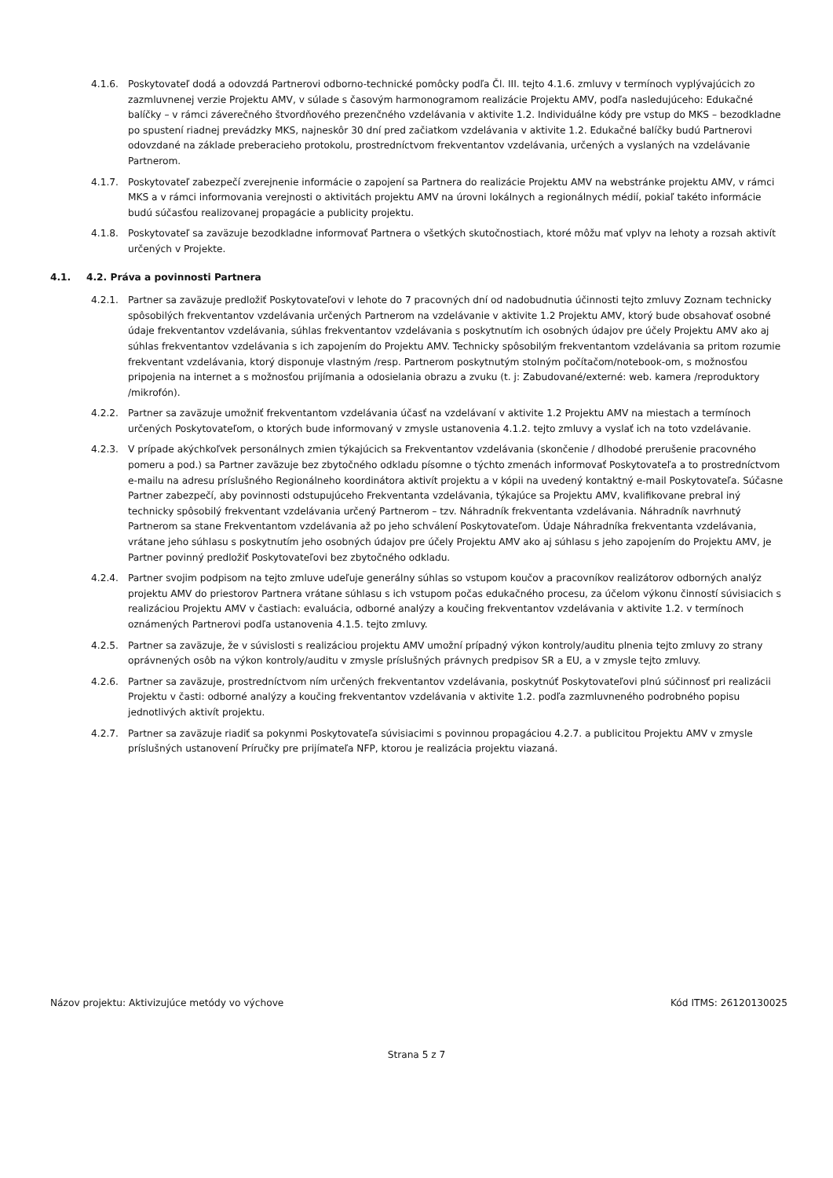4.1.6. Poskytovateľ dodá a odovzdá Partnerovi odborno-technické pomôcky podľa Čl. III. tejto 4.1.6. zmluvy v termínoch vyplývajúcich zo zazmluvnenej verzie Projektu AMV, v súlade s časovým harmonogramom realizácie Projektu AMV, podľa nasledujúceho: Edukačné balíčky – v rámci záverečného štvordňového prezenčného vzdelávania v aktivite 1.2. Individuálne kódy pre vstup do MKS – bezodkladne po spustení riadnej prevádzky MKS, najneskôr 30 dní pred začiatkom vzdelávania v aktivite 1.2. Edukačné balíčky budú Partnerovi odovzdané na základe preberacieho protokolu, prostredníctvom frekventantov vzdelávania, určených a vyslaných na vzdelávanie Partnerom.
4.1.7. Poskytovateľ zabezpečí zverejnenie informácie o zapojení sa Partnera do realizácie Projektu AMV na webstránke projektu AMV, v rámci MKS a v rámci informovania verejnosti o aktivitách projektu AMV na úrovni lokálnych a regionálnych médií, pokiaľ takéto informácie budú súčasťou realizovanej propagácie a publicity projektu.
4.1.8. Poskytovateľ sa zaväzuje bezodkladne informovať Partnera o všetkých skutočnostiach, ktoré môžu mať vplyv na lehoty a rozsah aktivít určených v Projekte.
4.1. 4.2. Práva a povinnosti Partnera
4.2.1. Partner sa zaväzuje predložiť Poskytovateľovi v lehote do 7 pracovných dní od nadobudnutia účinnosti tejto zmluvy Zoznam technicky spôsobilých frekventantov vzdelávania určených Partnerom na vzdelávanie v aktivite 1.2 Projektu AMV, ktorý bude obsahovať osobné údaje frekventantov vzdelávania, súhlas frekventantov vzdelávania s poskytnutím ich osobných údajov pre účely Projektu AMV ako aj súhlas frekventantov vzdelávania s ich zapojením do Projektu AMV. Technicky spôsobilým frekventantom vzdelávania sa pritom rozumie frekventant vzdelávania, ktorý disponuje vlastným /resp. Partnerom poskytnutým stolným počítačom/notebook-om, s možnosťou pripojenia na internet a s možnosťou prijímania a odosielania obrazu a zvuku (t. j: Zabudované/externé: web. kamera /reproduktory /mikrofón).
4.2.2. Partner sa zaväzuje umožniť frekventantom vzdelávania účasť na vzdelávaní v aktivite 1.2 Projektu AMV na miestach a termínoch určených Poskytovateľom, o ktorých bude informovaný v zmysle ustanovenia 4.1.2. tejto zmluvy a vyslať ich na toto vzdelávanie.
4.2.3. V prípade akýchkoľvek personálnych zmien týkajúcich sa Frekventantov vzdelávania (skončenie / dlhodobé prerušenie pracovného pomeru a pod.) sa Partner zaväzuje bez zbytočného odkladu písomne o týchto zmenách informovať Poskytovateľa a to prostredníctvom e-mailu na adresu príslušného Regionálneho koordinátora aktivít projektu a v kópii na uvedený kontaktný e-mail Poskytovateľa. Súčasne Partner zabezpečí, aby povinnosti odstupujúceho Frekventanta vzdelávania, týkajúce sa Projektu AMV, kvalifikovane prebral iný technicky spôsobilý frekventant vzdelávania určený Partnerom – tzv. Náhradník frekventanta vzdelávania. Náhradník navrhnutý Partnerom sa stane Frekventantom vzdelávania až po jeho schválení Poskytovateľom. Údaje Náhradníka frekventanta vzdelávania, vrátane jeho súhlasu s poskytnutím jeho osobných údajov pre účely Projektu AMV ako aj súhlasu s jeho zapojením do Projektu AMV, je Partner povinný predložiť Poskytovateľovi bez zbytočného odkladu.
4.2.4. Partner svojim podpisom na tejto zmluve udeľuje generálny súhlas so vstupom koučov a pracovníkov realizátorov odborných analýz projektu AMV do priestorov Partnera vrátane súhlasu s ich vstupom počas edukačného procesu, za účelom výkonu činností súvisiacich s realizáciou Projektu AMV v častiach: evaluácia, odborné analýzy a koučing frekventantov vzdelávania v aktivite 1.2. v termínoch oznámených Partnerovi podľa ustanovenia 4.1.5. tejto zmluvy.
4.2.5. Partner sa zaväzuje, že v súvislosti s realizáciou projektu AMV umožní prípadný výkon kontroly/auditu plnenia tejto zmluvy zo strany oprávnených osôb na výkon kontroly/auditu v zmysle príslušných právnych predpisov SR a EU, a v zmysle tejto zmluvy.
4.2.6. Partner sa zaväzuje, prostredníctvom ním určených frekventantov vzdelávania, poskytnúť Poskytovateľovi plnú súčinnosť pri realizácii Projektu v časti: odborné analýzy a koučing frekventantov vzdelávania v aktivite 1.2. podľa zazmluvneného podrobného popisu jednotlivých aktivít projektu.
4.2.7. Partner sa zaväzuje riadiť sa pokynmi Poskytovateľa súvisiacimi s povinnou propagáciou 4.2.7. a publicitou Projektu AMV v zmysle príslušných ustanovení Príručky pre prijímateľa NFP, ktorou je realizácia projektu viazaná.
Názov projektu: Aktivizujúce metódy vo výchove Kód ITMS: 26120130025
Strana 5 z 7